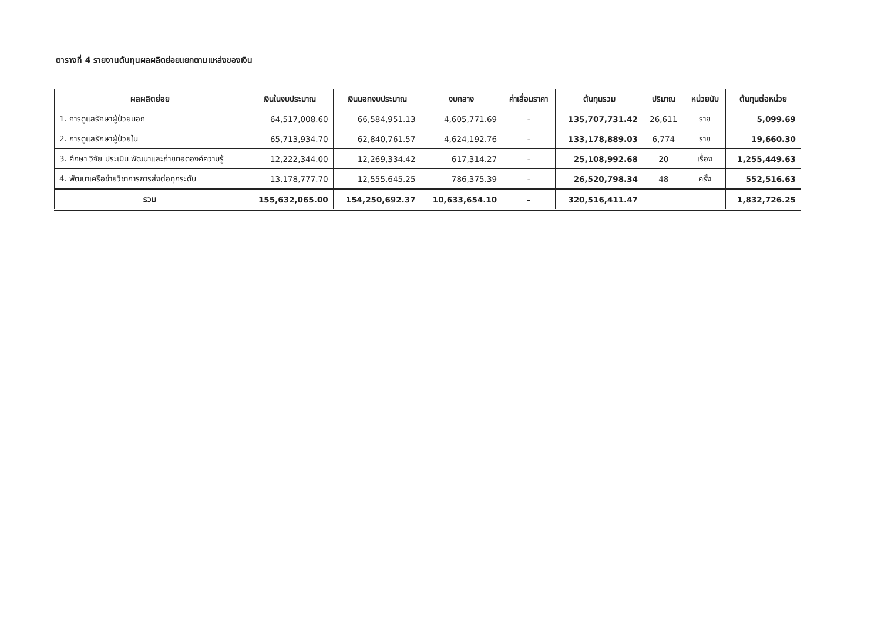ตารางที่ 4 รายงานต้นทุนผลผลิตย่อยแยกตามแหล่งของเงิน
| ผลผลิตย่อย | เงินในงบประมาณ | เงินนอกงบประมาณ | งบกลาง | ค่าเสื่อมราคา | ต้นทุนรวม | ปริมาณ | หน่วยนับ | ต้นทุนต่อหน่วย |
| --- | --- | --- | --- | --- | --- | --- | --- | --- |
| 1. การดูแลรักษาผู้ป่วยนอก | 64,517,008.60 | 66,584,951.13 | 4,605,771.69 | - | 135,707,731.42 | 26,611 | ราย | 5,099.69 |
| 2. การดูแลรักษาผู้ป่วยใน | 65,713,934.70 | 62,840,761.57 | 4,624,192.76 | - | 133,178,889.03 | 6,774 | ราย | 19,660.30 |
| 3. ศึกษา วิจัย ประเมิน พัฒนาและถ่ายทอดองค์ความรู้ | 12,222,344.00 | 12,269,334.42 | 617,314.27 | - | 25,108,992.68 | 20 | เรื่อง | 1,255,449.63 |
| 4. พัฒนาเครือข่ายวิชาการการส่งต่อทุกระดับ | 13,178,777.70 | 12,555,645.25 | 786,375.39 | - | 26,520,798.34 | 48 | ครั้ง | 552,516.63 |
| รวม | 155,632,065.00 | 154,250,692.37 | 10,633,654.10 | - | 320,516,411.47 | | | 1,832,726.25 |